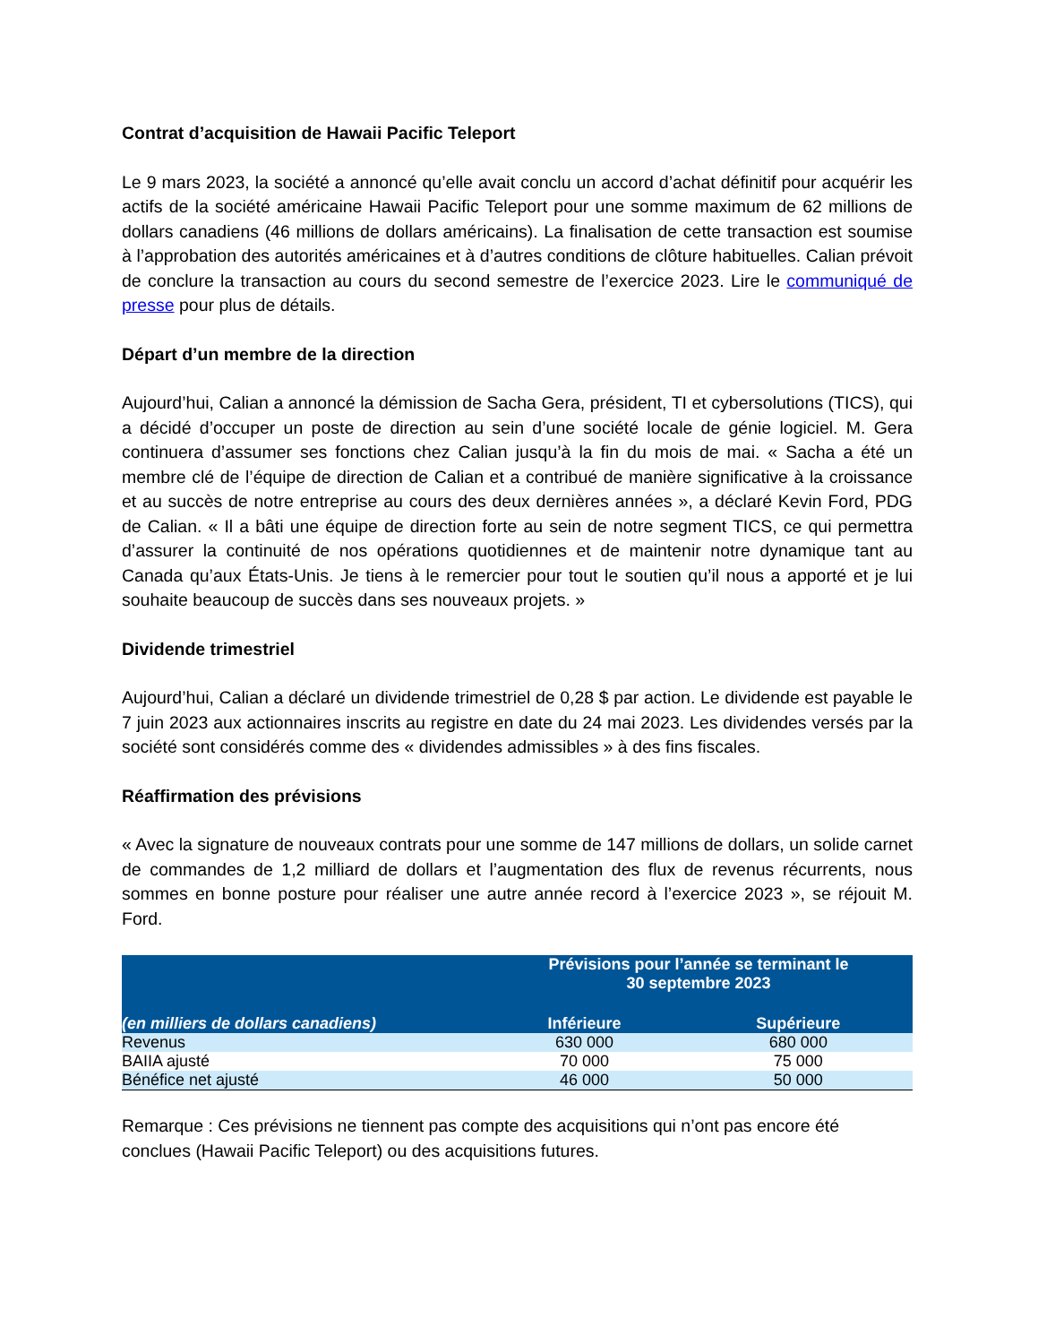Contrat d’acquisition de Hawaii Pacific Teleport
Le 9 mars 2023, la société a annoncé qu’elle avait conclu un accord d’achat définitif pour acquérir les actifs de la société américaine Hawaii Pacific Teleport pour une somme maximum de 62 millions de dollars canadiens (46 millions de dollars américains). La finalisation de cette transaction est soumise à l’approbation des autorités américaines et à d’autres conditions de clôture habituelles. Calian prévoit de conclure la transaction au cours du second semestre de l’exercice 2023. Lire le communiqué de presse pour plus de détails.
Départ d’un membre de la direction
Aujourd’hui, Calian a annoncé la démission de Sacha Gera, président, TI et cybersolutions (TICS), qui a décidé d’occuper un poste de direction au sein d’une société locale de génie logiciel. M. Gera continuera d’assumer ses fonctions chez Calian jusqu’à la fin du mois de mai. « Sacha a été un membre clé de l’équipe de direction de Calian et a contribué de manière significative à la croissance et au succès de notre entreprise au cours des deux dernières années », a déclaré Kevin Ford, PDG de Calian. « Il a bâti une équipe de direction forte au sein de notre segment TICS, ce qui permettra d’assurer la continuité de nos opérations quotidiennes et de maintenir notre dynamique tant au Canada qu’aux États-Unis. Je tiens à le remercier pour tout le soutien qu’il nous a apporté et je lui souhaite beaucoup de succès dans ses nouveaux projets. »
Dividende trimestriel
Aujourd’hui, Calian a déclaré un dividende trimestriel de 0,28 $ par action. Le dividende est payable le 7 juin 2023 aux actionnaires inscrits au registre en date du 24 mai 2023. Les dividendes versés par la société sont considérés comme des « dividendes admissibles » à des fins fiscales.
Réaffirmation des prévisions
« Avec la signature de nouveaux contrats pour une somme de 147 millions de dollars, un solide carnet de commandes de 1,2 milliard de dollars et l’augmentation des flux de revenus récurrents, nous sommes en bonne posture pour réaliser une autre année record à l’exercice 2023 », se réjouit M. Ford.
| | Prévisions pour l’année se terminant le 30 septembre 2023 | |
| --- | --- | --- |
| (en milliers de dollars canadiens) | Inférieure | Supérieure |
| Revenus | 630 000 | 680 000 |
| BAIIA ajusté | 70 000 | 75 000 |
| Bénéfice net ajusté | 46 000 | 50 000 |
Remarque : Ces prévisions ne tiennent pas compte des acquisitions qui n’ont pas encore été conclues (Hawaii Pacific Teleport) ou des acquisitions futures.